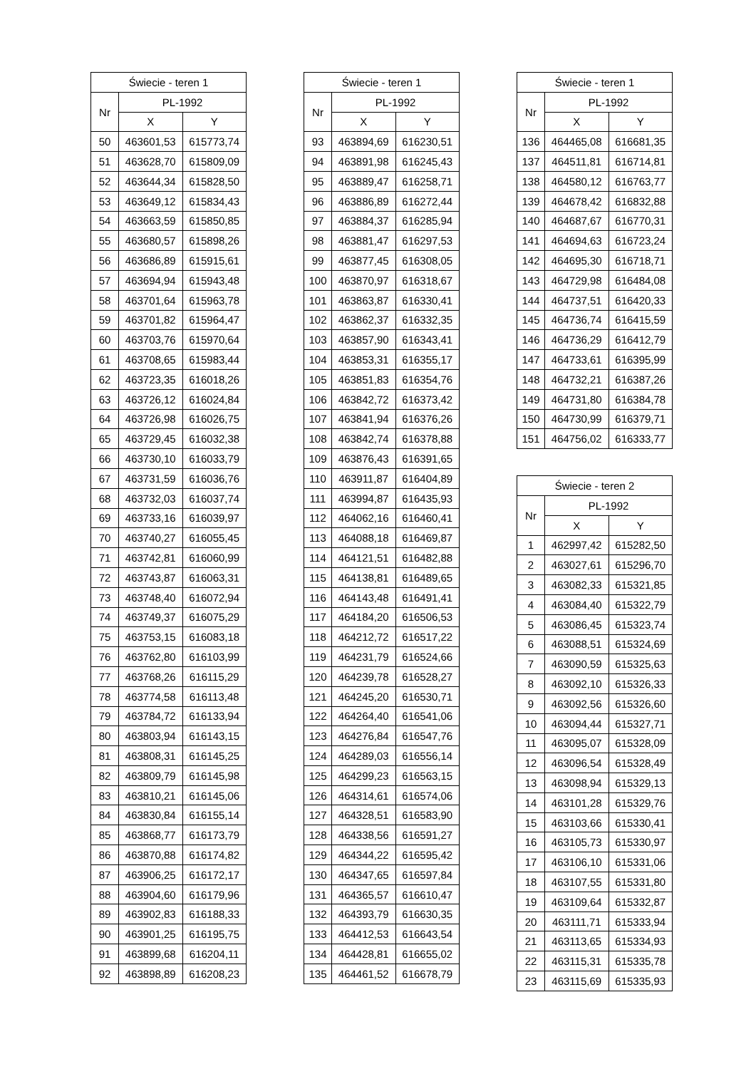| Świecie - teren 1 | | |
| --- | --- | --- |
| Nr | PL-1992 | |
| | X | Y |
| 50 | 463601,53 | 615773,74 |
| 51 | 463628,70 | 615809,09 |
| 52 | 463644,34 | 615828,50 |
| 53 | 463649,12 | 615834,43 |
| 54 | 463663,59 | 615850,85 |
| 55 | 463680,57 | 615898,26 |
| 56 | 463686,89 | 615915,61 |
| 57 | 463694,94 | 615943,48 |
| 58 | 463701,64 | 615963,78 |
| 59 | 463701,82 | 615964,47 |
| 60 | 463703,76 | 615970,64 |
| 61 | 463708,65 | 615983,44 |
| 62 | 463723,35 | 616018,26 |
| 63 | 463726,12 | 616024,84 |
| 64 | 463726,98 | 616026,75 |
| 65 | 463729,45 | 616032,38 |
| 66 | 463730,10 | 616033,79 |
| 67 | 463731,59 | 616036,76 |
| 68 | 463732,03 | 616037,74 |
| 69 | 463733,16 | 616039,97 |
| 70 | 463740,27 | 616055,45 |
| 71 | 463742,81 | 616060,99 |
| 72 | 463743,87 | 616063,31 |
| 73 | 463748,40 | 616072,94 |
| 74 | 463749,37 | 616075,29 |
| 75 | 463753,15 | 616083,18 |
| 76 | 463762,80 | 616103,99 |
| 77 | 463768,26 | 616115,29 |
| 78 | 463774,58 | 616113,48 |
| 79 | 463784,72 | 616133,94 |
| 80 | 463803,94 | 616143,15 |
| 81 | 463808,31 | 616145,25 |
| 82 | 463809,79 | 616145,98 |
| 83 | 463810,21 | 616145,06 |
| 84 | 463830,84 | 616155,14 |
| 85 | 463868,77 | 616173,79 |
| 86 | 463870,88 | 616174,82 |
| 87 | 463906,25 | 616172,17 |
| 88 | 463904,60 | 616179,96 |
| 89 | 463902,83 | 616188,33 |
| 90 | 463901,25 | 616195,75 |
| 91 | 463899,68 | 616204,11 |
| 92 | 463898,89 | 616208,23 |
| Świecie - teren 1 | | |
| --- | --- | --- |
| Nr | PL-1992 | |
| | X | Y |
| 93 | 463894,69 | 616230,51 |
| 94 | 463891,98 | 616245,43 |
| 95 | 463889,47 | 616258,71 |
| 96 | 463886,89 | 616272,44 |
| 97 | 463884,37 | 616285,94 |
| 98 | 463881,47 | 616297,53 |
| 99 | 463877,45 | 616308,05 |
| 100 | 463870,97 | 616318,67 |
| 101 | 463863,87 | 616330,41 |
| 102 | 463862,37 | 616332,35 |
| 103 | 463857,90 | 616343,41 |
| 104 | 463853,31 | 616355,17 |
| 105 | 463851,83 | 616354,76 |
| 106 | 463842,72 | 616373,42 |
| 107 | 463841,94 | 616376,26 |
| 108 | 463842,74 | 616378,88 |
| 109 | 463876,43 | 616391,65 |
| 110 | 463911,87 | 616404,89 |
| 111 | 463994,87 | 616435,93 |
| 112 | 464062,16 | 616460,41 |
| 113 | 464088,18 | 616469,87 |
| 114 | 464121,51 | 616482,88 |
| 115 | 464138,81 | 616489,65 |
| 116 | 464143,48 | 616491,41 |
| 117 | 464184,20 | 616506,53 |
| 118 | 464212,72 | 616517,22 |
| 119 | 464231,79 | 616524,66 |
| 120 | 464239,78 | 616528,27 |
| 121 | 464245,20 | 616530,71 |
| 122 | 464264,40 | 616541,06 |
| 123 | 464276,84 | 616547,76 |
| 124 | 464289,03 | 616556,14 |
| 125 | 464299,23 | 616563,15 |
| 126 | 464314,61 | 616574,06 |
| 127 | 464328,51 | 616583,90 |
| 128 | 464338,56 | 616591,27 |
| 129 | 464344,22 | 616595,42 |
| 130 | 464347,65 | 616597,84 |
| 131 | 464365,57 | 616610,47 |
| 132 | 464393,79 | 616630,35 |
| 133 | 464412,53 | 616643,54 |
| 134 | 464428,81 | 616655,02 |
| 135 | 464461,52 | 616678,79 |
| Świecie - teren 1 | | |
| --- | --- | --- |
| Nr | PL-1992 | |
| | X | Y |
| 136 | 464465,08 | 616681,35 |
| 137 | 464511,81 | 616714,81 |
| 138 | 464580,12 | 616763,77 |
| 139 | 464678,42 | 616832,88 |
| 140 | 464687,67 | 616770,31 |
| 141 | 464694,63 | 616723,24 |
| 142 | 464695,30 | 616718,71 |
| 143 | 464729,98 | 616484,08 |
| 144 | 464737,51 | 616420,33 |
| 145 | 464736,74 | 616415,59 |
| 146 | 464736,29 | 616412,79 |
| 147 | 464733,61 | 616395,99 |
| 148 | 464732,21 | 616387,26 |
| 149 | 464731,80 | 616384,78 |
| 150 | 464730,99 | 616379,71 |
| 151 | 464756,02 | 616333,77 |
| Świecie - teren 2 | | |
| --- | --- | --- |
| Nr | PL-1992 | |
| | X | Y |
| 1 | 462997,42 | 615282,50 |
| 2 | 463027,61 | 615296,70 |
| 3 | 463082,33 | 615321,85 |
| 4 | 463084,40 | 615322,79 |
| 5 | 463086,45 | 615323,74 |
| 6 | 463088,51 | 615324,69 |
| 7 | 463090,59 | 615325,63 |
| 8 | 463092,10 | 615326,33 |
| 9 | 463092,56 | 615326,60 |
| 10 | 463094,44 | 615327,71 |
| 11 | 463095,07 | 615328,09 |
| 12 | 463096,54 | 615328,49 |
| 13 | 463098,94 | 615329,13 |
| 14 | 463101,28 | 615329,76 |
| 15 | 463103,66 | 615330,41 |
| 16 | 463105,73 | 615330,97 |
| 17 | 463106,10 | 615331,06 |
| 18 | 463107,55 | 615331,80 |
| 19 | 463109,64 | 615332,87 |
| 20 | 463111,71 | 615333,94 |
| 21 | 463113,65 | 615334,93 |
| 22 | 463115,31 | 615335,78 |
| 23 | 463115,69 | 615335,93 |